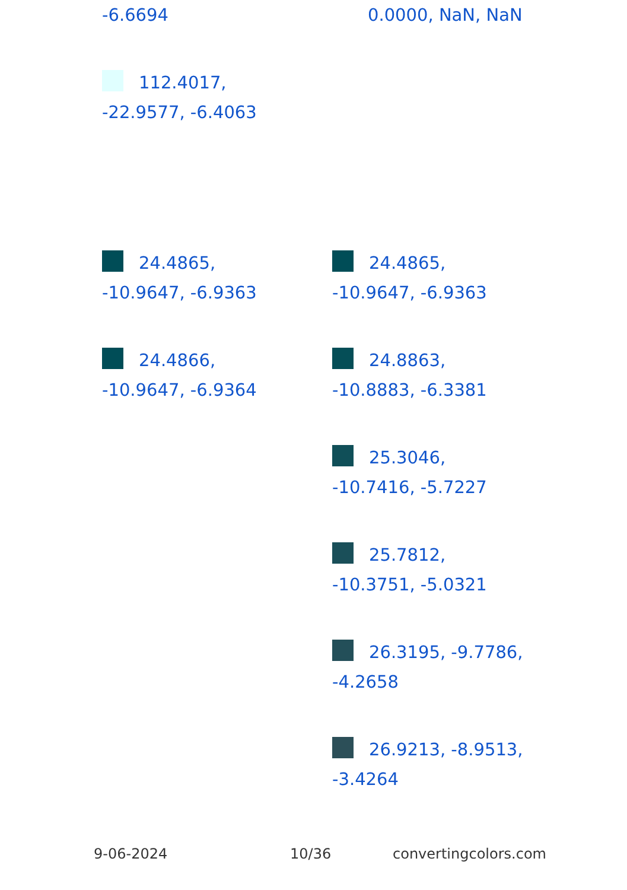-6.6694 0.0000, NaN, NaN
112.4017, -22.9577, -6.4063
24.4865, -10.9647, -6.9363
24.4865, -10.9647, -6.9363
24.4866, -10.9647, -6.9364
24.8863, -10.8883, -6.3381
25.3046, -10.7416, -5.7227
25.7812, -10.3751, -5.0321
26.3195, -9.7786, -4.2658
26.9213, -8.9513, -3.4264
9-06-2024 10/36 convertingcolors.com